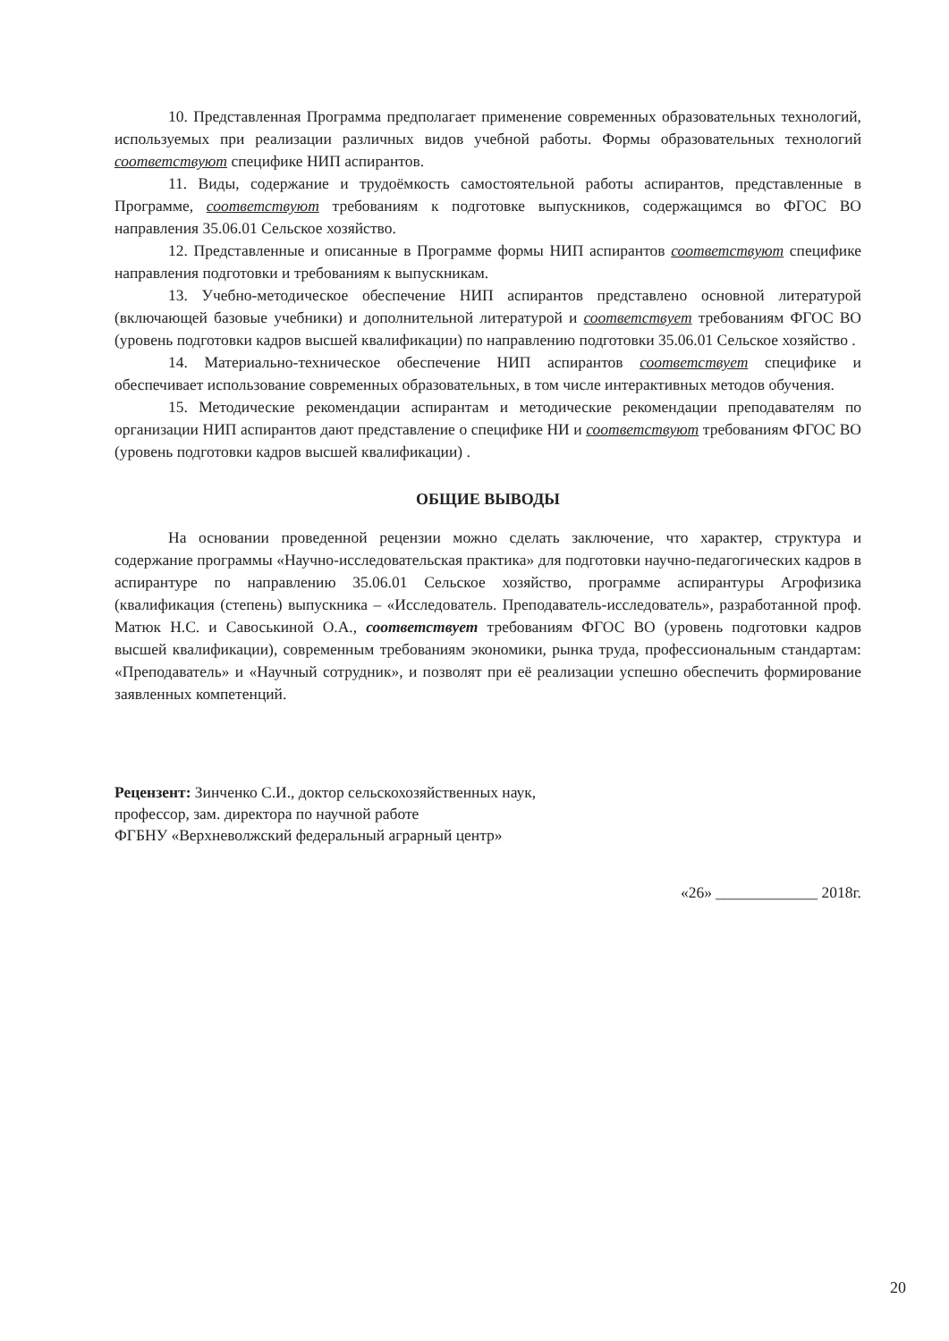10. Представленная Программа предполагает применение современных образовательных технологий, используемых при реализации различных видов учебной работы. Формы образовательных технологий соответствуют специфике НИП аспирантов.
11. Виды, содержание и трудоёмкость самостоятельной работы аспирантов, представленные в Программе, соответствуют требованиям к подготовке выпускников, содержащимся во ФГОС ВО направления 35.06.01 Сельское хозяйство.
12. Представленные и описанные в Программе формы НИП аспирантов соответствуют специфике направления подготовки и требованиям к выпускникам.
13. Учебно-методическое обеспечение НИП аспирантов представлено основной литературой (включающей базовые учебники) и дополнительной литературой и соответствует требованиям ФГОС ВО (уровень подготовки кадров высшей квалификации) по направлению подготовки 35.06.01 Сельское хозяйство .
14. Материально-техническое обеспечение НИП аспирантов соответствует специфике и обеспечивает использование современных образовательных, в том числе интерактивных методов обучения.
15. Методические рекомендации аспирантам и методические рекомендации преподавателям по организации НИП аспирантов дают представление о специфике НИ и соответствуют требованиям ФГОС ВО (уровень подготовки кадров высшей квалификации) .
ОБЩИЕ ВЫВОДЫ
На основании проведенной рецензии можно сделать заключение, что характер, структура и содержание программы «Научно-исследовательская практика» для подготовки научно-педагогических кадров в аспирантуре по направлению 35.06.01 Сельское хозяйство, программе аспирантуры Агрофизика (квалификация (степень) выпускника – «Исследователь. Преподаватель-исследователь», разработанной проф. Матюк Н.С. и Савоськиной О.А., соответствует требованиям ФГОС ВО (уровень подготовки кадров высшей квалификации), современным требованиям экономики, рынка труда, профессиональным стандартам: «Преподаватель» и «Научный сотрудник», и позволят при её реализации успешно обеспечить формирование заявленных компетенций.
Рецензент: Зинченко С.И., доктор сельскохозяйственных наук,
профессор, зам. директора по научной работе
ФГБНУ «Верхневолжский федеральный аграрный центр»
«26» _____________ 2018г.
20